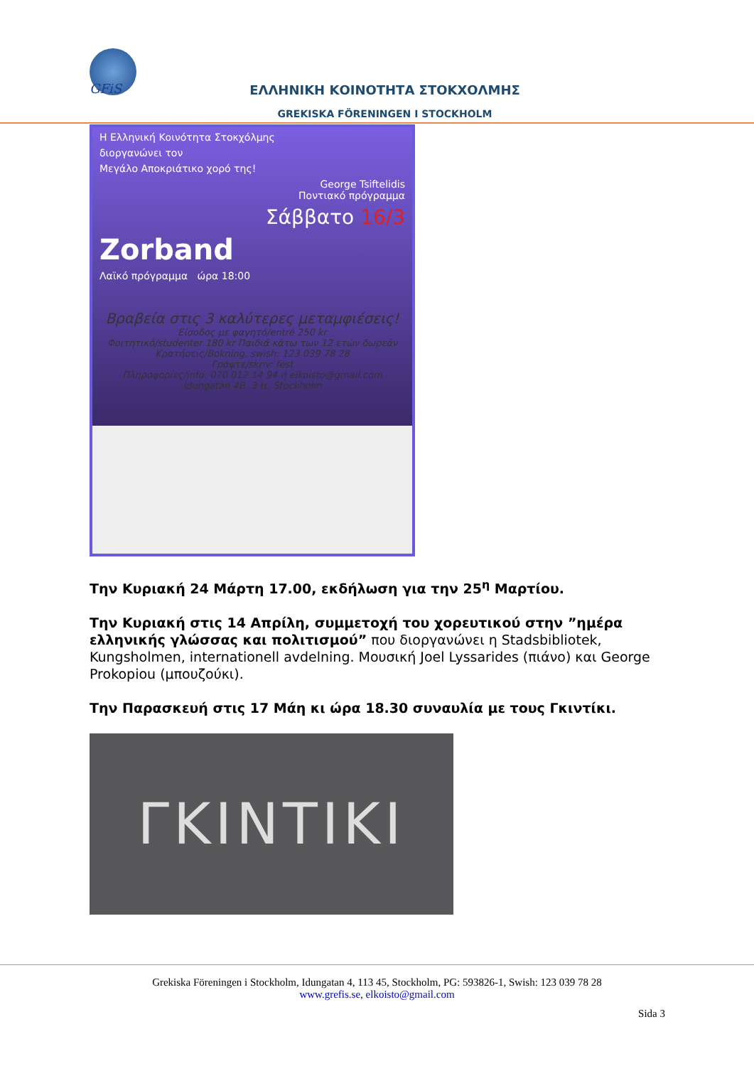GFiS
ΕΛΛΗΝΙΚΗ ΚΟΙΝΟΤΗΤΑ ΣΤΟΚΧΟΛΜΗΣ
GREKISKA FÖRENINGEN I STOCKHOLM
Η Ελληνική Κοινότητα Στοκχόλμης
διοργανώνει τον
Μεγάλο Αποκριάτικο χορό της!
George Tsiftelidis
Ποντιακό πρόγραμμα
Σάββατο 16/3
Zorband
Λαϊκό πρόγραμμα ώρα 18:00
Βραβεία στις 3 καλύτερες μεταμφιέσεις!
Είσοδος με φαγητό/entré 250 kr
Φοιτητικό/studenter 180 kr Παιδιά κάτω των 12 ετών δωρεάν
Κρατήσεις/Bokning, swish: 123 039 78 28
Γράψτε/skriv: fest
Πληροφορίες/info: 070 012 14 94 ή elkoisto@gmail.com
Idungatan 4B, 3 tr, Stockholm
Την Κυριακή 24 Μάρτη 17.00, εκδήλωση για την 25<sup>η</sup> Μαρτίου.
Την Κυριακή στις 14 Απρίλη, συμμετοχή του χορευτικού στην ”ημέρα ελληνικής γλώσσας και πολιτισμού” που διοργανώνει η Stadsbibliotek, Kungsholmen, internationell avdelning. Μουσική Joel Lyssarides (πιάνο) και George Prokopiou (μπουζούκι).
Την Παρασκευή στις 17 Μάη κι ώρα 18.30 συναυλία με τους Γκιντίκι.
ΓΚΙΝΤΙΚΙ
Grekiska Föreningen i Stockholm, Idungatan 4, 113 45, Stockholm, PG: 593826-1, Swish: 123 039 78 28
www.grefis.se, elkoisto@gmail.com
Sida 3